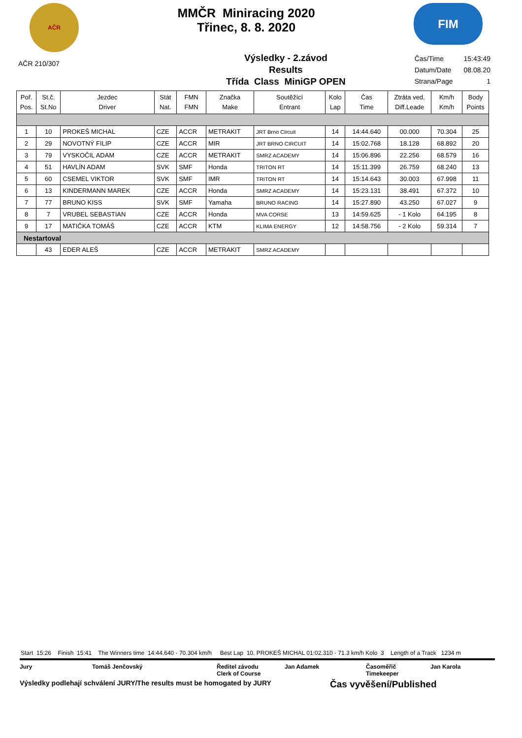AČR
MMČR Miniracing 2020
Třinec, 8. 8. 2020
FIM
AČR 210/307
Výsledky - 2.závod
Results
Třída Class MiniGP OPEN
| Čas/Time | 15:43:49 |
| Datum/Date | 08.08.20 |
| Strana/Page | 1 |
| Poř. Pos. | St.č. St.No | Jezdec Driver | Stát Nat. | FMN FMN | Značka Make | Soutěžící Entrant | Kolo Lap | Čas Time | Ztráta ved. Diff.Leade | Km/h Km/h | Body Points |
| --- | --- | --- | --- | --- | --- | --- | --- | --- | --- | --- | --- |
| 1 | 10 | PROKEŠ MICHAL | CZE | ACCR | METRAKIT | JRT Brno Circuit | 14 | 14:44.640 | 00.000 | 70.304 | 25 |
| 2 | 29 | NOVOTNÝ FILIP | CZE | ACCR | MIR | JRT BRNO CIRCUIT | 14 | 15:02.768 | 18.128 | 68.892 | 20 |
| 3 | 79 | VYSKOČIL ADAM | CZE | ACCR | METRAKIT | SMRZ ACADEMY | 14 | 15:06.896 | 22.256 | 68.579 | 16 |
| 4 | 51 | HAVLÍN ADAM | SVK | SMF | Honda | TRITON RT | 14 | 15:11.399 | 26.759 | 68.240 | 13 |
| 5 | 60 | CSEMEL VIKTOR | SVK | SMF | IMR | TRITON RT | 14 | 15:14.643 | 30.003 | 67.998 | 11 |
| 6 | 13 | KINDERMANN MAREK | CZE | ACCR | Honda | SMRZ ACADEMY | 14 | 15:23.131 | 38.491 | 67.372 | 10 |
| 7 | 77 | BRUNO KISS | SVK | SMF | Yamaha | BRUNO RACING | 14 | 15:27.890 | 43.250 | 67.027 | 9 |
| 8 | 7 | VRUBEL SEBASTIAN | CZE | ACCR | Honda | MVA CORSE | 13 | 14:59.625 | - 1 Kolo | 64.195 | 8 |
| 9 | 17 | MATIČKA TOMÁŠ | CZE | ACCR | KTM | KLIMA ENERGY | 12 | 14:58.756 | - 2 Kolo | 59.314 | 7 |
| Nestartoval | | | | | | | | | | | |
| | 43 | EDER ALEŠ | CZE | ACCR | METRAKIT | SMRZ ACADEMY | | | | | |
Start 15:26 Finish 15:41 The Winners time 14:44.640 - 70.304 km/h Best Lap 10. PROKEŠ MICHAL 01:02.310 - 71.3 km/h Kolo 3 Length of a Track 1234 m
Jury Tomáš Jenčovský Ředitel závodu
Clerk of Course Jan Adamek Časoměřič
Timekeeper Jan Karola
Výsledky podlehají schválení JURY/The results must be homogated by JURY Čas vyvěšení/Published